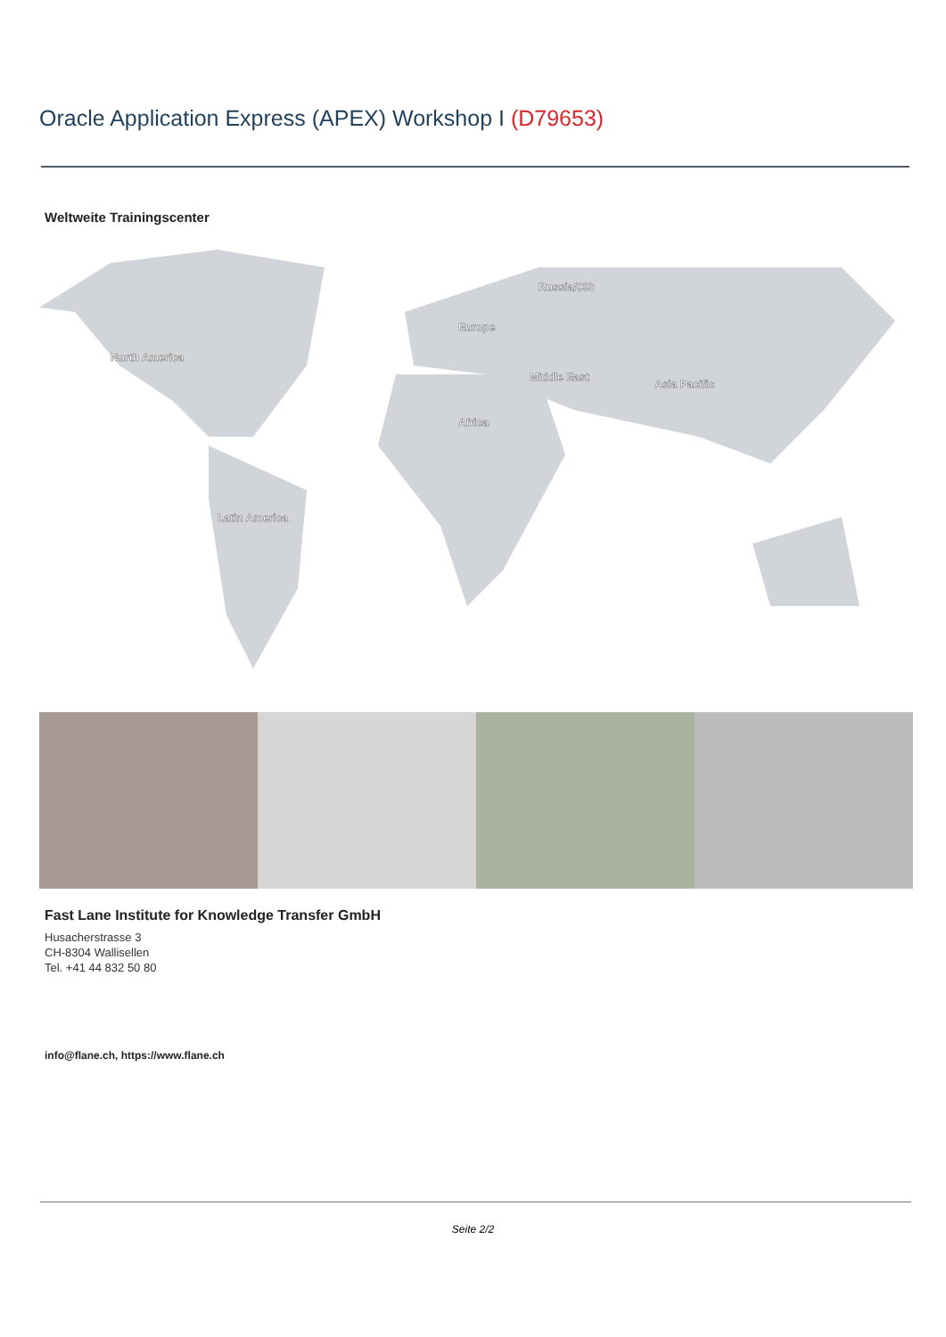Oracle Application Express (APEX) Workshop I (D79653)
Weltweite Trainingscenter
North America
Latin America
Africa
Europe
Russia/CIS
Middle East
Asia Pacific
Fast Lane Institute for Knowledge Transfer GmbH
Husacherstrasse 3
CH-8304 Wallisellen
Tel. +41 44 832 50 80
info@flane.ch, https://www.flane.ch
Seite 2/2